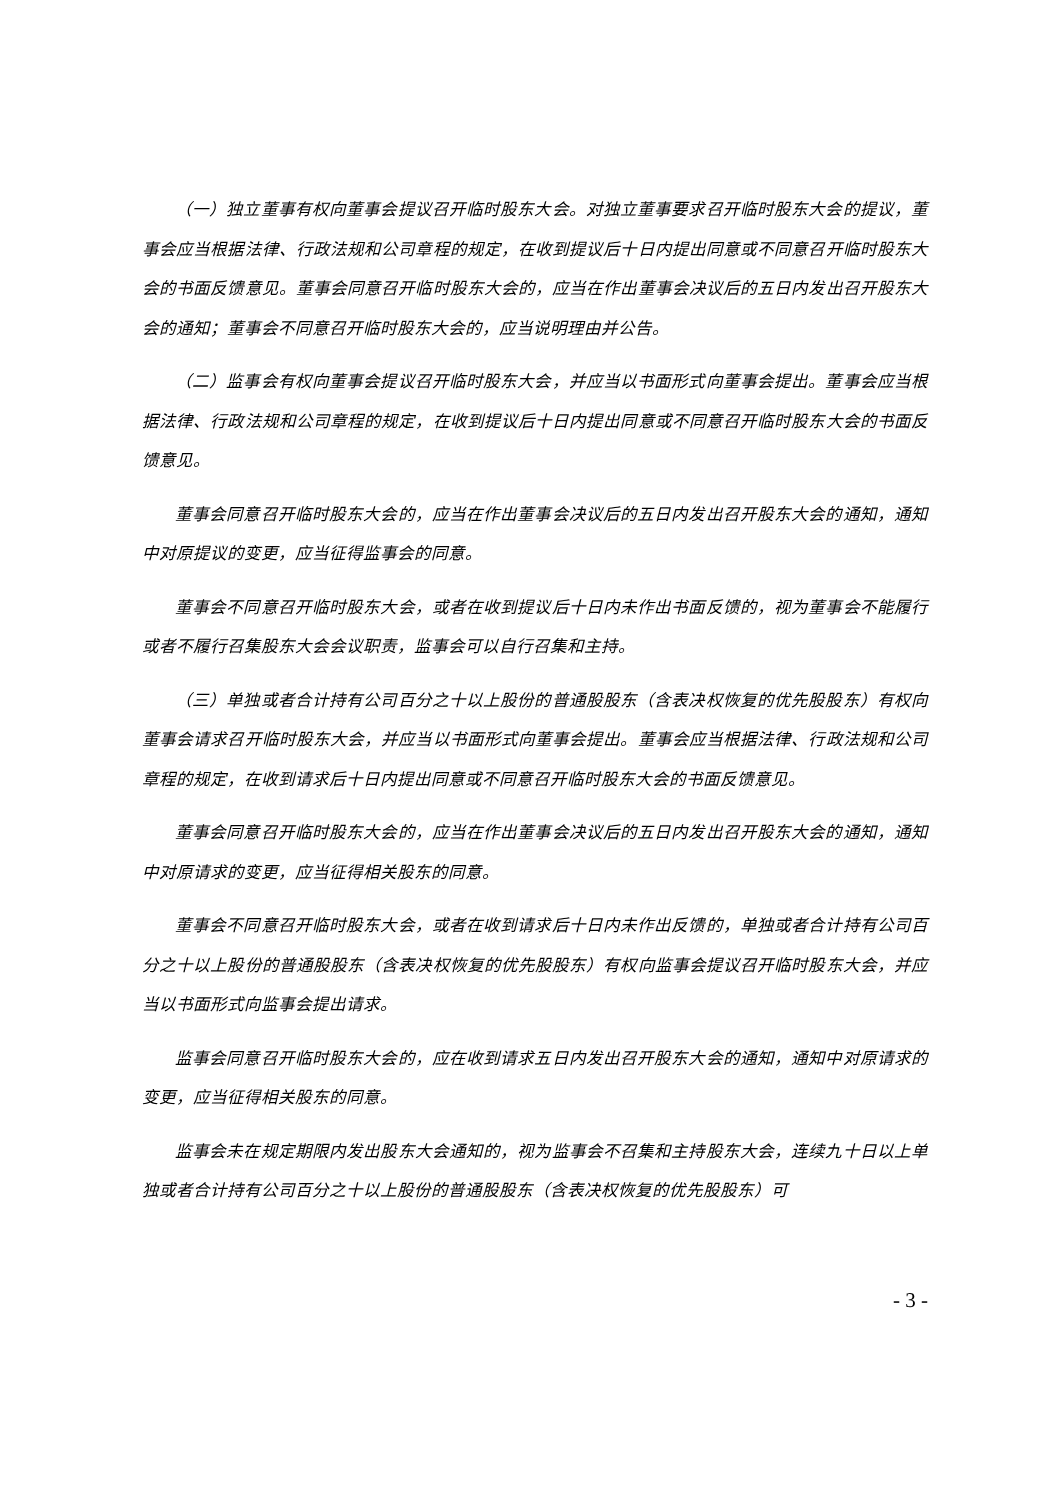（一）独立董事有权向董事会提议召开临时股东大会。对独立董事要求召开临时股东大会的提议，董事会应当根据法律、行政法规和公司章程的规定，在收到提议后十日内提出同意或不同意召开临时股东大会的书面反馈意见。董事会同意召开临时股东大会的，应当在作出董事会决议后的五日内发出召开股东大会的通知；董事会不同意召开临时股东大会的，应当说明理由并公告。
（二）监事会有权向董事会提议召开临时股东大会，并应当以书面形式向董事会提出。董事会应当根据法律、行政法规和公司章程的规定，在收到提议后十日内提出同意或不同意召开临时股东大会的书面反馈意见。
董事会同意召开临时股东大会的，应当在作出董事会决议后的五日内发出召开股东大会的通知，通知中对原提议的变更，应当征得监事会的同意。
董事会不同意召开临时股东大会，或者在收到提议后十日内未作出书面反馈的，视为董事会不能履行或者不履行召集股东大会会议职责，监事会可以自行召集和主持。
（三）单独或者合计持有公司百分之十以上股份的普通股股东（含表决权恢复的优先股股东）有权向董事会请求召开临时股东大会，并应当以书面形式向董事会提出。董事会应当根据法律、行政法规和公司章程的规定，在收到请求后十日内提出同意或不同意召开临时股东大会的书面反馈意见。
董事会同意召开临时股东大会的，应当在作出董事会决议后的五日内发出召开股东大会的通知，通知中对原请求的变更，应当征得相关股东的同意。
董事会不同意召开临时股东大会，或者在收到请求后十日内未作出反馈的，单独或者合计持有公司百分之十以上股份的普通股股东（含表决权恢复的优先股股东）有权向监事会提议召开临时股东大会，并应当以书面形式向监事会提出请求。
监事会同意召开临时股东大会的，应在收到请求五日内发出召开股东大会的通知，通知中对原请求的变更，应当征得相关股东的同意。
监事会未在规定期限内发出股东大会通知的，视为监事会不召集和主持股东大会，连续九十日以上单独或者合计持有公司百分之十以上股份的普通股股东（含表决权恢复的优先股股东）可
- 3 -